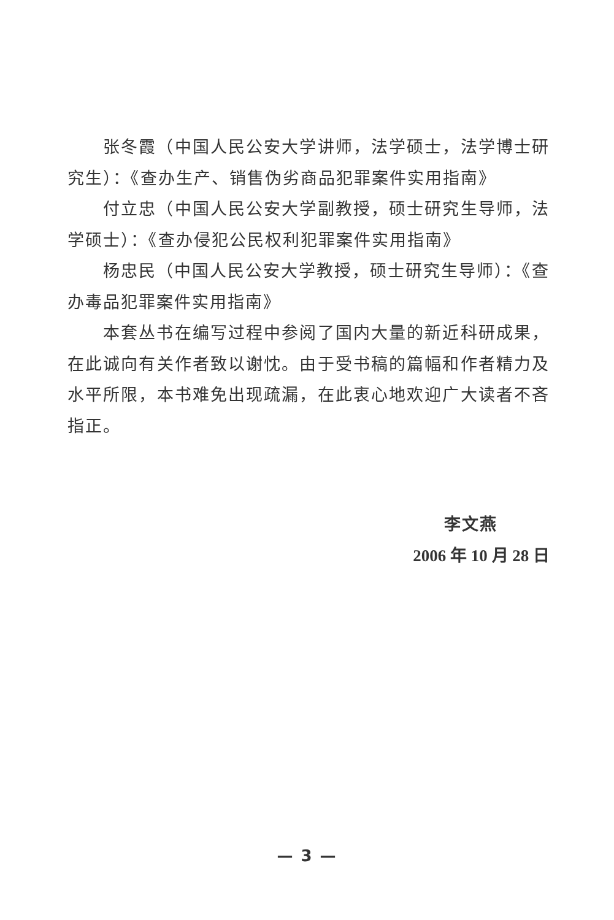张冬霞（中国人民公安大学讲师，法学硕士，法学博士研究生）：《查办生产、销售伪劣商品犯罪案件实用指南》
付立忠（中国人民公安大学副教授，硕士研究生导师，法学硕士）：《查办侵犯公民权利犯罪案件实用指南》
杨忠民（中国人民公安大学教授，硕士研究生导师）：《查办毒品犯罪案件实用指南》
本套丛书在编写过程中参阅了国内大量的新近科研成果，在此诚向有关作者致以谢忱。由于受书稿的篇幅和作者精力及水平所限，本书难免出现疏漏，在此衷心地欢迎广大读者不吝指正。
李文燕
2006 年 10 月 28 日
— 3 —